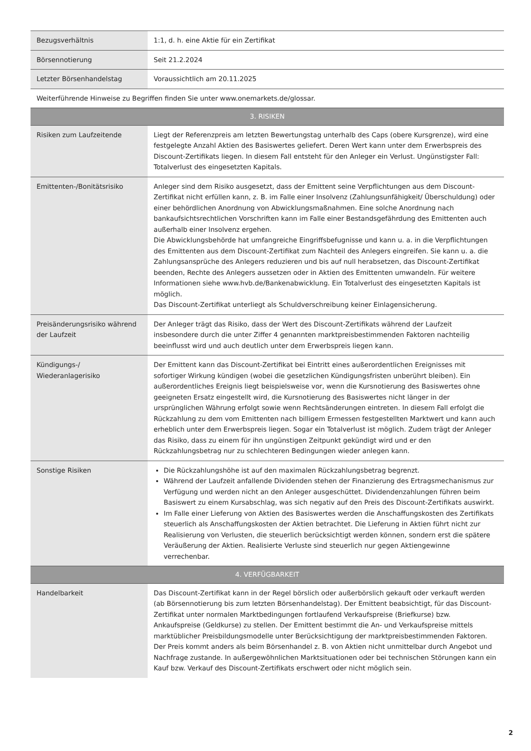| Bezugsverhältnis | 1:1, d. h. eine Aktie für ein Zertifikat |
| Börsennotierung | Seit 21.2.2024 |
| Letzter Börsenhandelstag | Voraussichtlich am 20.11.2025 |
| Weiterführende Hinweise zu Begriffen finden Sie unter www.onemarkets.de/glossar. | |
| 3. RISIKEN | |
| Risiken zum Laufzeitende | Liegt der Referenzpreis am letzten Bewertungstag unterhalb des Caps (obere Kursgrenze), wird eine festgelegte Anzahl Aktien des Basiswertes geliefert. Deren Wert kann unter dem Erwerbspreis des Discount-Zertifikats liegen. In diesem Fall entsteht für den Anleger ein Verlust. Ungünstigster Fall: Totalverlust des eingesetzten Kapitals. |
| Emittenten-/Bonitätsrisiko | Anleger sind dem Risiko ausgesetzt, dass der Emittent seine Verpflichtungen aus dem Discount-Zertifikat nicht erfüllen kann, z. B. im Falle einer Insolvenz (Zahlungsunfähigkeit/ Überschuldung) oder einer behördlichen Anordnung von Abwicklungsmaßnahmen. Eine solche Anordnung nach bankaufsichtsrechtlichen Vorschriften kann im Falle einer Bestandsgefährdung des Emittenten auch außerhalb einer Insolvenz ergehen. Die Abwicklungsbehörde hat umfangreiche Eingriffsbefugnisse und kann u. a. in die Verpflichtungen des Emittenten aus dem Discount-Zertifikat zum Nachteil des Anlegers eingreifen. Sie kann u. a. die Zahlungsansprüche des Anlegers reduzieren und bis auf null herabsetzen, das Discount-Zertifikat beenden, Rechte des Anlegers aussetzen oder in Aktien des Emittenten umwandeln. Für weitere Informationen siehe www.hvb.de/Bankenabwicklung. Ein Totalverlust des eingesetzten Kapitals ist möglich. Das Discount-Zertifikat unterliegt als Schuldverschreibung keiner Einlagensicherung. |
| Preisänderungsrisiko während der Laufzeit | Der Anleger trägt das Risiko, dass der Wert des Discount-Zertifikats während der Laufzeit insbesondere durch die unter Ziffer 4 genannten marktpreisbestimmenden Faktoren nachteilig beeinflusst wird und auch deutlich unter dem Erwerbspreis liegen kann. |
| Kündigungs-/ Wiederanlagerisiko | Der Emittent kann das Discount-Zertifikat bei Eintritt eines außerordentlichen Ereignisses mit sofortiger Wirkung kündigen (wobei die gesetzlichen Kündigungsfristen unberührt bleiben). Ein außerordentliches Ereignis liegt beispielsweise vor, wenn die Kursnotierung des Basiswertes ohne geeigneten Ersatz eingestellt wird, die Kursnotierung des Basiswertes nicht länger in der ursprünglichen Währung erfolgt sowie wenn Rechtsänderungen eintreten. In diesem Fall erfolgt die Rückzahlung zu dem vom Emittenten nach billigem Ermessen festgestellten Marktwert und kann auch erheblich unter dem Erwerbspreis liegen. Sogar ein Totalverlust ist möglich. Zudem trägt der Anleger das Risiko, dass zu einem für ihn ungünstigen Zeitpunkt gekündigt wird und er den Rückzahlungsbetrag nur zu schlechteren Bedingungen wieder anlegen kann. |
| Sonstige Risiken | Die Rückzahlungshöhe ist auf den maximalen Rückzahlungsbetrag begrenzt. Während der Laufzeit anfallende Dividenden stehen der Finanzierung des Ertragsmechanismus zur Verfügung und werden nicht an den Anleger ausgeschüttet. Dividendenzahlungen führen beim Basiswert zu einem Kursabschlag, was sich negativ auf den Preis des Discount-Zertifikats auswirkt. Im Falle einer Lieferung von Aktien des Basiswertes werden die Anschaffungskosten des Zertifikats steuerlich als Anschaffungskosten der Aktien betrachtet. Die Lieferung in Aktien führt nicht zur Realisierung von Verlusten, die steuerlich berücksichtigt werden können, sondern erst die spätere Veräußerung der Aktien. Realisierte Verluste sind steuerlich nur gegen Aktiengewinne verrechenbar. |
| 4. VERFÜGBARKEIT | |
| Handelbarkeit | Das Discount-Zertifikat kann in der Regel börslich oder außerbörslich gekauft oder verkauft werden (ab Börsennotierung bis zum letzten Börsenhandelstag). Der Emittent beabsichtigt, für das Discount-Zertifikat unter normalen Marktbedingungen fortlaufend Verkaufspreise (Briefkurse) bzw. Ankaufspreise (Geldkurse) zu stellen. Der Emittent bestimmt die An- und Verkaufspreise mittels marktüblicher Preisbildungsmodelle unter Berücksichtigung der marktpreisbestimmenden Faktoren. Der Preis kommt anders als beim Börsenhandel z. B. von Aktien nicht unmittelbar durch Angebot und Nachfrage zustande. In außergewöhnlichen Marktsituationen oder bei technischen Störungen kann ein Kauf bzw. Verkauf des Discount-Zertifikats erschwert oder nicht möglich sein. |
2